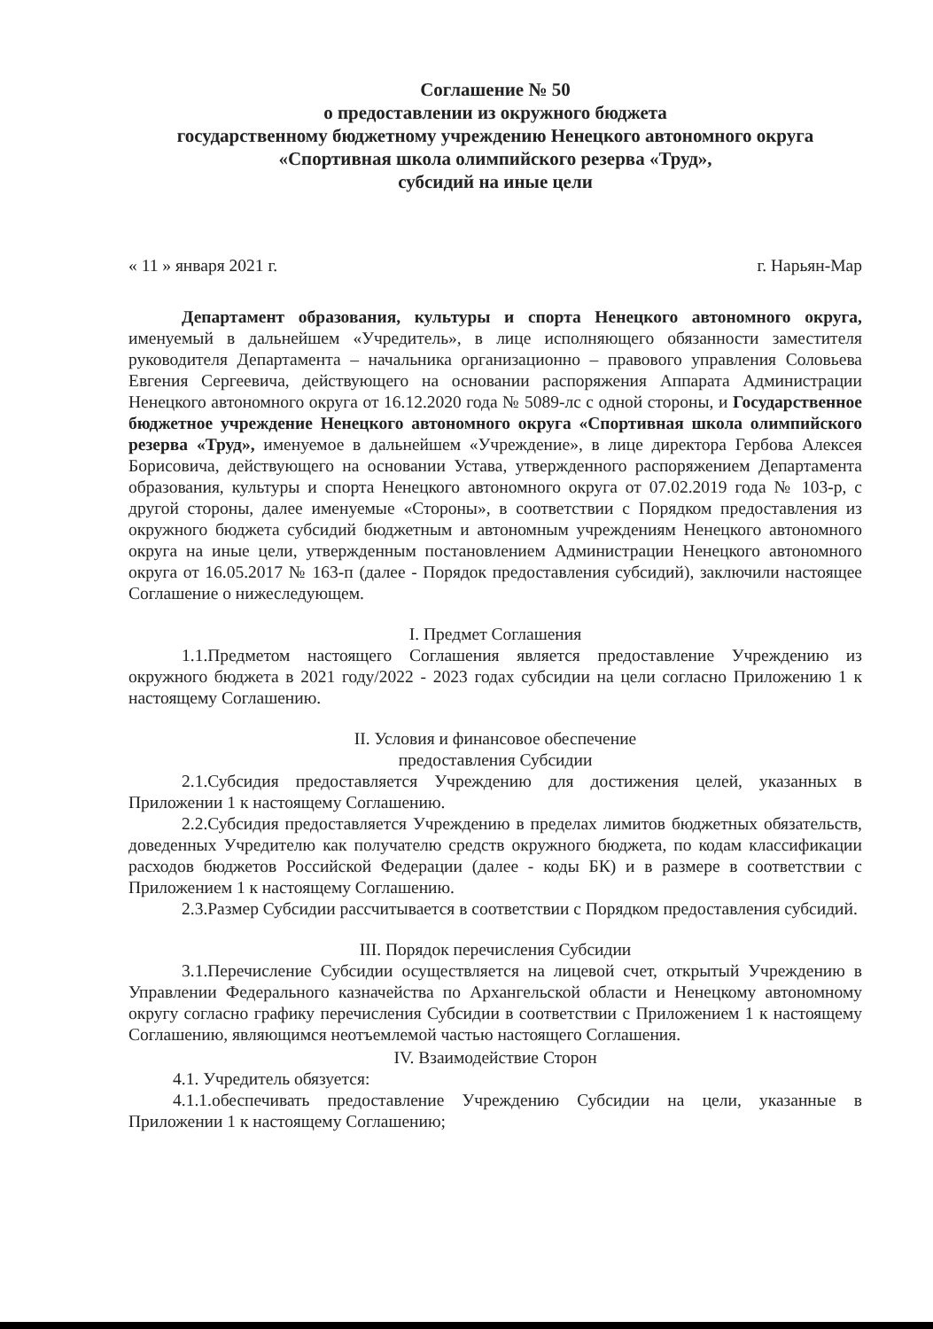Соглашение № 50
о предоставлении из окружного бюджета
государственному бюджетному учреждению Ненецкого автономного округа «Спортивная школа олимпийского резерва «Труд»,
субсидий на иные цели
« 11 » января 2021 г. г. Нарьян-Мар
Департамент образования, культуры и спорта Ненецкого автономного округа, именуемый в дальнейшем «Учредитель», в лице исполняющего обязанности заместителя руководителя Департамента – начальника организационно – правового управления Соловьева Евгения Сергеевича, действующего на основании распоряжения Аппарата Администрации Ненецкого автономного округа от 16.12.2020 года № 5089-лс с одной стороны, и Государственное бюджетное учреждение Ненецкого автономного округа «Спортивная школа олимпийского резерва «Труд», именуемое в дальнейшем «Учреждение», в лице директора Гербова Алексея Борисовича, действующего на основании Устава, утвержденного распоряжением Департамента образования, культуры и спорта Ненецкого автономного округа от 07.02.2019 года № 103-р, с другой стороны, далее именуемые «Стороны», в соответствии с Порядком предоставления из окружного бюджета субсидий бюджетным и автономным учреждениям Ненецкого автономного округа на иные цели, утвержденным постановлением Администрации Ненецкого автономного округа от 16.05.2017 № 163-п (далее - Порядок предоставления субсидий), заключили настоящее Соглашение о нижеследующем.
I. Предмет Соглашения
1.1.Предметом настоящего Соглашения является предоставление Учреждению из окружного бюджета в 2021 году/2022 - 2023 годах субсидии на цели согласно Приложению 1 к настоящему Соглашению.
II. Условия и финансовое обеспечение
предоставления Субсидии
2.1.Субсидия предоставляется Учреждению для достижения целей, указанных в Приложении 1 к настоящему Соглашению.
2.2.Субсидия предоставляется Учреждению в пределах лимитов бюджетных обязательств, доведенных Учредителю как получателю средств окружного бюджета, по кодам классификации расходов бюджетов Российской Федерации (далее - коды БК) и в размере в соответствии с Приложением 1 к настоящему Соглашению.
2.3.Размер Субсидии рассчитывается в соответствии с Порядком предоставления субсидий.
III. Порядок перечисления Субсидии
3.1.Перечисление Субсидии осуществляется на лицевой счет, открытый Учреждению в Управлении Федерального казначейства по Архангельской области и Ненецкому автономному округу согласно графику перечисления Субсидии в соответствии с Приложением 1 к настоящему Соглашению, являющимся неотъемлемой частью настоящего Соглашения.
IV. Взаимодействие Сторон
4.1. Учредитель обязуется:
4.1.1.обеспечивать предоставление Учреждению Субсидии на цели, указанные в Приложении 1 к настоящему Соглашению;